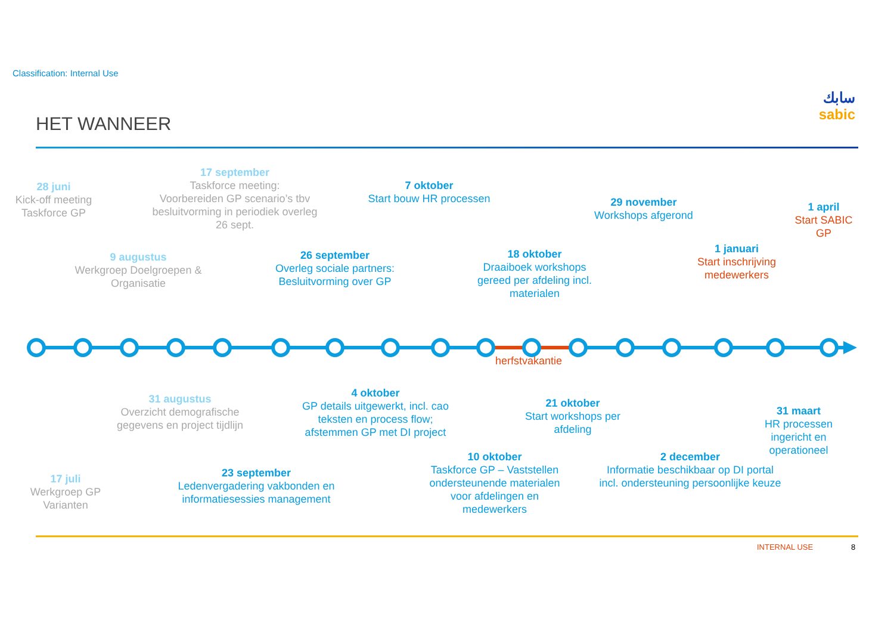Classification: Internal Use
سابك
sabic
HET WANNEER
28 juni
Kick-off meeting
Taskforce GP
17 september
Taskforce meeting:
Voorbereiden GP scenario’s tbv
besluitvorming in periodiek overleg
26 sept.
7 oktober
Start bouw HR processen
29 november
Workshops afgerond
1 april
Start SABIC GP
9 augustus
Werkgroep Doelgroepen &
Organisatie
26 september
Overleg sociale partners:
Besluitvorming over GP
18 oktober
Draaiboek workshops
gereed per afdeling incl.
materialen
1 januari
Start inschrijving
medewerkers
herfstvakantie
31 augustus
Overzicht demografische
gegevens en project tijdlijn
4 oktober
GP details uitgewerkt, incl. cao
teksten en process flow;
afstemmen GP met DI project
21 oktober
Start workshops per
afdeling
31 maart
HR processen ingericht en
operationeel
17 juli
Werkgroep GP
Varianten
23 september
Ledenvergadering vakbonden en
informatiesessies management
10 oktober
Taskforce GP – Vaststellen
ondersteunende materialen
voor afdelingen en
medewerkers
2 december
Informatie beschikbaar op DI portal
incl. ondersteuning persoonlijke keuze
INTERNAL USE 8